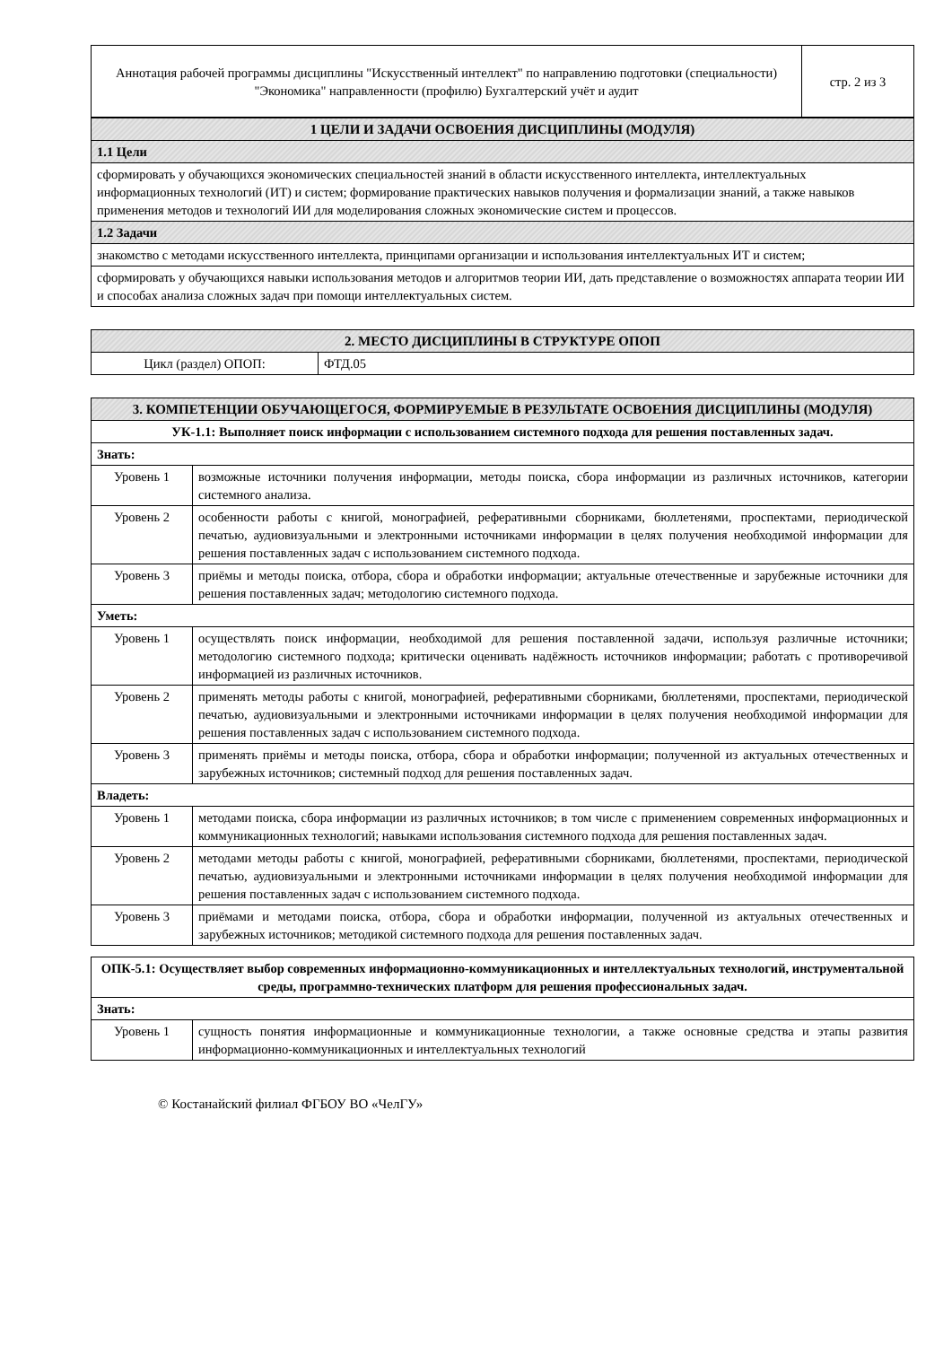| Аннотация рабочей программы дисциплины "Искусственный интеллект" по направлению подготовки (специальности) "Экономика" направленности (профилю) Бухгалтерский учёт и аудит | стр. 2 из 3 |
| 1 ЦЕЛИ И ЗАДАЧИ ОСВОЕНИЯ ДИСЦИПЛИНЫ (МОДУЛЯ) |
| 1.1 Цели |
| сформировать у обучающихся экономических специальностей знаний в области искусственного интеллекта, интеллектуальных информационных технологий (ИТ) и систем; формирование практических навыков получения и формализации знаний, а также навыков применения методов и технологий ИИ для моделирования сложных экономические систем и процессов. |
| 1.2 Задачи |
| знакомство с методами искусственного интеллекта, принципами организации и использования интеллектуальных ИТ и систем; |
| сформировать у обучающихся навыки использования методов и алгоритмов теории ИИ, дать представление о возможностях аппарата теории ИИ и способах анализа сложных задач при помощи интеллектуальных систем. |
| 2. МЕСТО ДИСЦИПЛИНЫ В СТРУКТУРЕ ОПОП | |
| Цикл (раздел) ОПОП: | ФТД.05 |
| 3. КОМПЕТЕНЦИИ ОБУЧАЮЩЕГОСЯ, ФОРМИРУЕМЫЕ В РЕЗУЛЬТАТЕ ОСВОЕНИЯ ДИСЦИПЛИНЫ (МОДУЛЯ) | |
| УК-1.1: Выполняет поиск информации с использованием системного подхода для решения поставленных задач. | |
| Знать: | |
| Уровень 1 | возможные источники получения информации, методы поиска, сбора информации из различных источников, категории системного анализа. |
| Уровень 2 | особенности работы с книгой, монографией, реферативными сборниками, бюллетенями, проспектами, периодической печатью, аудиовизуальными и электронными источниками информации в целях получения необходимой информации для решения поставленных задач с использованием системного подхода. |
| Уровень 3 | приёмы и методы поиска, отбора, сбора и обработки информации; актуальные отечественные и зарубежные источники для решения поставленных задач; методологию системного подхода. |
| Уметь: | |
| Уровень 1 | осуществлять поиск информации, необходимой для решения поставленной задачи, используя различные источники; методологию системного подхода; критически оценивать надёжность источников информации; работать с противоречивой информацией из различных источников. |
| Уровень 2 | применять методы работы с книгой, монографией, реферативными сборниками, бюллетенями, проспектами, периодической печатью, аудиовизуальными и электронными источниками информации в целях получения необходимой информации для решения поставленных задач с использованием системного подхода. |
| Уровень 3 | применять приёмы и методы поиска, отбора, сбора и обработки информации; полученной из актуальных отечественных и зарубежных источников; системный подход для решения поставленных задач. |
| Владеть: | |
| Уровень 1 | методами поиска, сбора информации из различных источников; в том числе с применением современных информационных и коммуникационных технологий; навыками использования системного подхода для решения поставленных задач. |
| Уровень 2 | методами методы работы с книгой, монографией, реферативными сборниками, бюллетенями, проспектами, периодической печатью, аудиовизуальными и электронными источниками информации в целях получения необходимой информации для решения поставленных задач с использованием системного подхода. |
| Уровень 3 | приёмами и методами поиска, отбора, сбора и обработки информации, полученной из актуальных отечественных и зарубежных источников; методикой системного подхода для решения поставленных задач. |
| ОПК-5.1: Осуществляет выбор современных информационно-коммуникационных и интеллектуальных технологий, инструментальной среды, программно-технических платформ для решения профессиональных задач. | |
| Знать: | |
| Уровень 1 | сущность понятия информационные и коммуникационные технологии, а также основные средства и этапы развития информационно-коммуникационных и интеллектуальных технологий |
© Костанайский филиал ФГБОУ ВО «ЧелГУ»